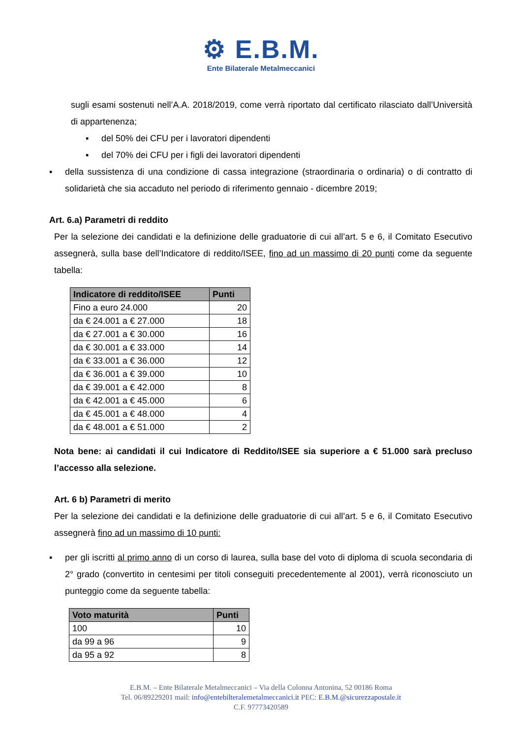⚙ E.B.M.
Ente Bilaterale Metalmeccanici
sugli esami sostenuti nell’A.A. 2018/2019, come verrà riportato dal certificato rilasciato dall’Università di appartenenza;
▪ del 50% dei CFU per i lavoratori dipendenti
▪ del 70% dei CFU per i figli dei lavoratori dipendenti
▪ della sussistenza di una condizione di cassa integrazione (straordinaria o ordinaria) o di contratto di solidarietà che sia accaduto nel periodo di riferimento gennaio - dicembre 2019;
Art. 6.a) Parametri di reddito
Per la selezione dei candidati e la definizione delle graduatorie di cui all’art. 5 e 6, il Comitato Esecutivo assegnerà, sulla base dell’Indicatore di reddito/ISEE, fino ad un massimo di 20 punti come da seguente tabella:
| Indicatore di reddito/ISEE | Punti |
| --- | --- |
| Fino a euro 24.000 | 20 |
| da € 24.001 a € 27.000 | 18 |
| da € 27.001 a € 30.000 | 16 |
| da € 30.001 a € 33.000 | 14 |
| da € 33.001 a € 36.000 | 12 |
| da € 36.001 a € 39.000 | 10 |
| da € 39.001 a € 42.000 | 8 |
| da € 42.001 a € 45.000 | 6 |
| da € 45.001 a € 48.000 | 4 |
| da € 48.001 a € 51.000 | 2 |
Nota bene: ai candidati il cui Indicatore di Reddito/ISEE sia superiore a € 51.000 sarà precluso l’accesso alla selezione.
Art. 6 b) Parametri di merito
Per la selezione dei candidati e la definizione delle graduatorie di cui all’art. 5 e 6, il Comitato Esecutivo assegnerà fino ad un massimo di 10 punti:
▪ per gli iscritti al primo anno di un corso di laurea, sulla base del voto di diploma di scuola secondaria di 2° grado (convertito in centesimi per titoli conseguiti precedentemente al 2001), verrà riconosciuto un punteggio come da seguente tabella:
| Voto maturità | Punti |
| --- | --- |
| 100 | 10 |
| da 99 a 96 | 9 |
| da 95 a 92 | 8 |
E.B.M. – Ente Bilaterale Metalmeccanici – Via della Colonna Antonina, 52 00186 Roma
Tel. 06/89229201 mail: info@entebilteralemetalmeccanici.it PEC: E.B.M.@sicurezzapostale.it
C.F. 97773420589